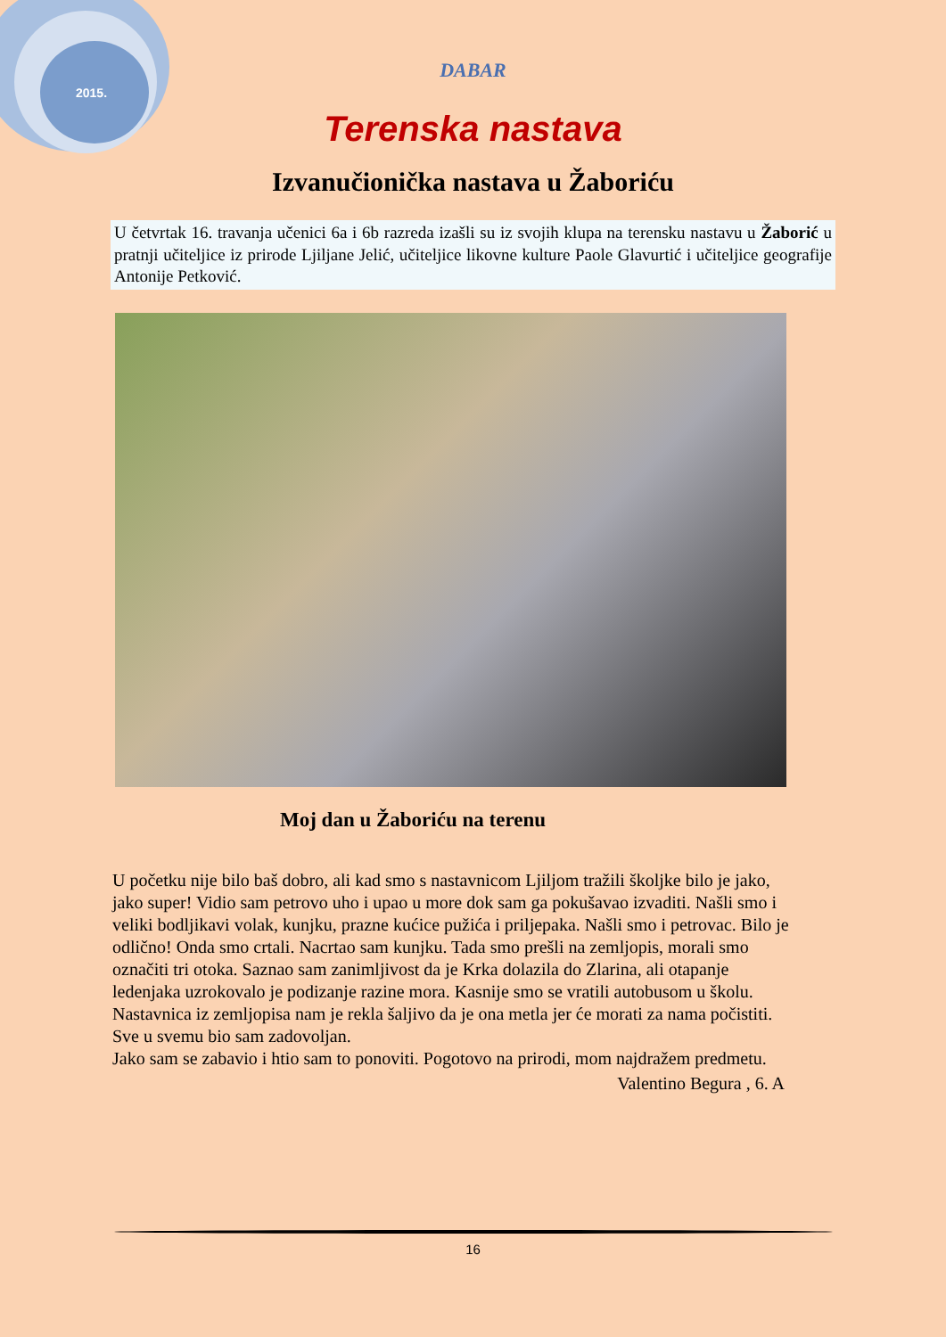2015.
DABAR
Terenska nastava
Izvanučionička nastava u Žaboriću
U četvrtak 16. travanja učenici 6a i 6b razreda izašli su iz svojih klupa na terensku nastavu u Žaborić u pratnji učiteljice iz prirode Ljiljane Jelić, učiteljice likovne kulture Paole Glavurtić i učiteljice geografije Antonije Petković.
Moj dan u Žaboriću na terenu
U početku nije bilo baš dobro, ali kad smo s nastavnicom Ljiljom tražili školjke bilo je jako, jako super! Vidio sam petrovo uho i upao u more dok sam ga pokušavao izvaditi. Našli smo i veliki bodljikavi volak, kunjku, prazne kućice pužića i priljepaka. Našli smo i petrovac. Bilo je odlično! Onda smo crtali. Nacrtao sam kunjku. Tada smo prešli na zemljopis, morali smo označiti tri otoka. Saznao sam zanimljivost da je Krka dolazila do Zlarina, ali otapanje ledenjaka uzrokovalo je podizanje razine mora. Kasnije smo se vratili autobusom u školu. Nastavnica iz zemljopisa nam je rekla šaljivo da je ona metla jer će morati za nama počistiti. Sve u svemu bio sam zadovoljan.
Jako sam se zabavio i htio sam to ponoviti. Pogotovo na prirodi, mom najdražem predmetu.
Valentino Begura , 6. A
16